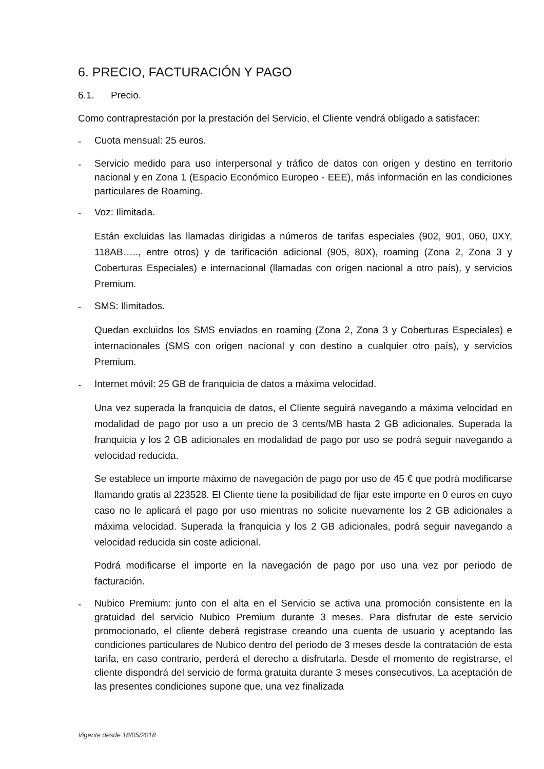6. PRECIO, FACTURACIÓN Y PAGO
6.1. Precio.
Como contraprestación por la prestación del Servicio, el Cliente vendrá obligado a satisfacer:
-
Cuota mensual: 25 euros.
-
Servicio medido para uso interpersonal y tráfico de datos con origen y destino en territorio nacional y en Zona 1 (Espacio Económico Europeo - EEE), más información en las condiciones particulares de Roaming.
-
Voz: Ilimitada.
Están excluidas las llamadas dirigidas a números de tarifas especiales (902, 901, 060, 0XY, 118AB….., entre otros) y de tarificación adicional (905, 80X), roaming (Zona 2, Zona 3 y Coberturas Especiales) e internacional (llamadas con origen nacional a otro país), y servicios Premium.
-
SMS: Ilimitados.
Quedan excluidos los SMS enviados en roaming (Zona 2, Zona 3 y Coberturas Especiales) e internacionales (SMS con origen nacional y con destino a cualquier otro país), y servicios Premium.
-
Internet móvil: 25 GB de franquicia de datos a máxima velocidad.
Una vez superada la franquicia de datos, el Cliente seguirá navegando a máxima velocidad en modalidad de pago por uso a un precio de 3 cents/MB hasta 2 GB adicionales. Superada la franquicia y los 2 GB adicionales en modalidad de pago por uso se podrá seguir navegando a velocidad reducida.
Se establece un importe máximo de navegación de pago por uso de 45 € que podrá modificarse llamando gratis al 223528. El Cliente tiene la posibilidad de fijar este importe en 0 euros en cuyo caso no le aplicará el pago por uso mientras no solicite nuevamente los 2 GB adicionales a máxima velocidad. Superada la franquicia y los 2 GB adicionales, podrá seguir navegando a velocidad reducida sin coste adicional.
Podrá modificarse el importe en la navegación de pago por uso una vez por periodo de facturación.
-
Nubico Premium: junto con el alta en el Servicio se activa una promoción consistente en la gratuidad del servicio Nubico Premium durante 3 meses. Para disfrutar de este servicio promocionado, el cliente deberá registrase creando una cuenta de usuario y aceptando las condiciones particulares de Nubico dentro del periodo de 3 meses desde la contratación de esta tarifa, en caso contrario, perderá el derecho a disfrutarla. Desde el momento de registrarse, el cliente dispondrá del servicio de forma gratuita durante 3 meses consecutivos. La aceptación de las presentes condiciones supone que, una vez finalizada
Vigente desde 18/05/2018